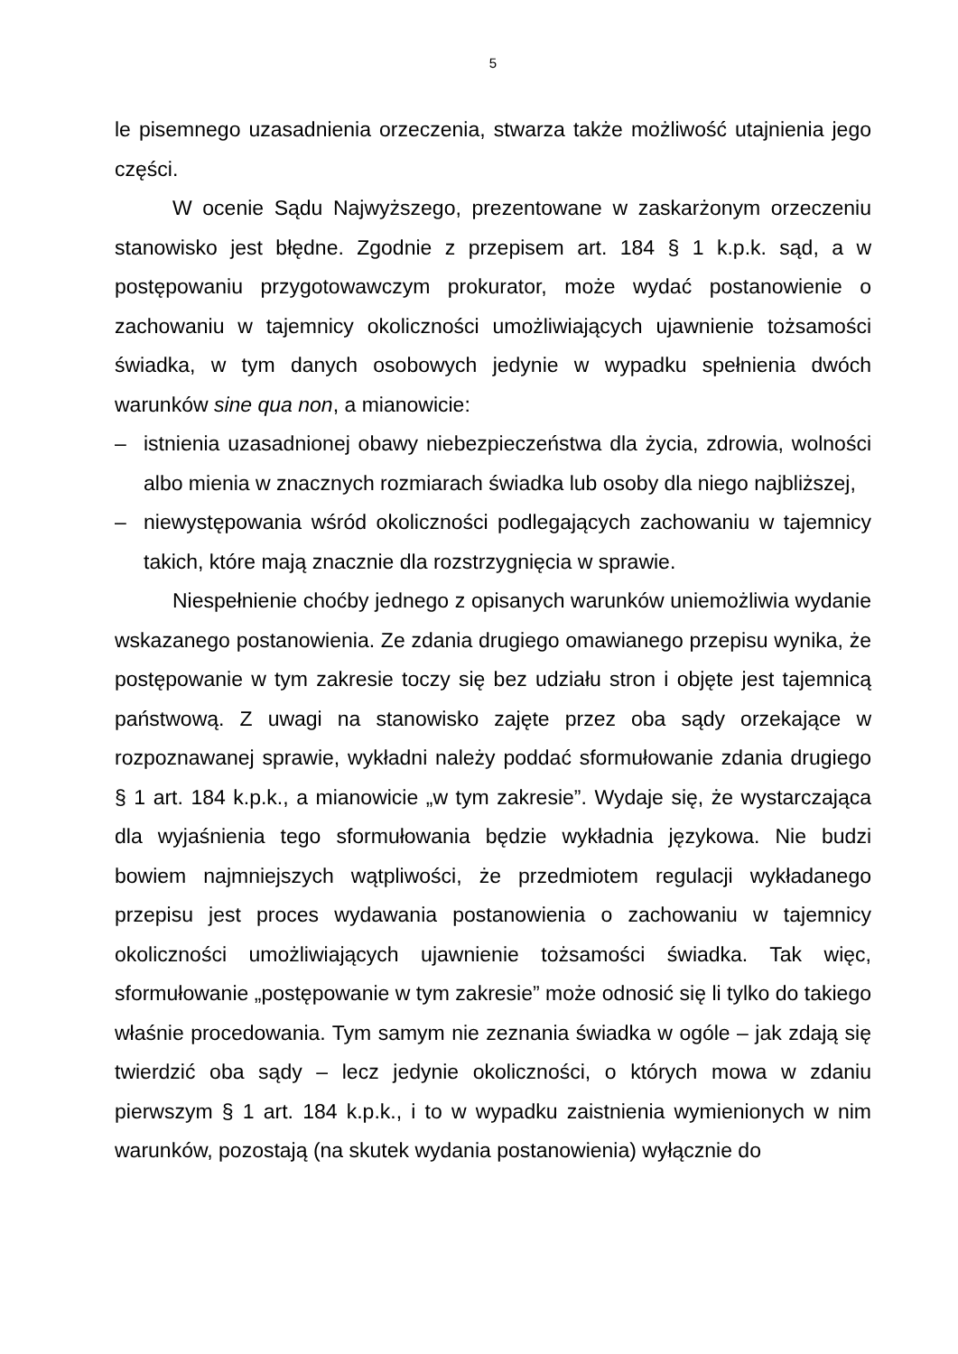5
le pisemnego uzasadnienia orzeczenia, stwarza także możliwość utajnienia jego części.
W ocenie Sądu Najwyższego, prezentowane w zaskarżonym orzeczeniu stanowisko jest błędne. Zgodnie z przepisem art. 184 § 1 k.p.k. sąd, a w postępowaniu przygotowawczym prokurator, może wydać postanowienie o zachowaniu w tajemnicy okoliczności umożliwiających ujawnienie tożsamości świadka, w tym danych osobowych jedynie w wypadku spełnienia dwóch warunków sine qua non, a mianowicie:
– istnienia uzasadnionej obawy niebezpieczeństwa dla życia, zdrowia, wolności albo mienia w znacznych rozmiarach świadka lub osoby dla niego najbliższej,
– niewystępowania wśród okoliczności podlegających zachowaniu w tajemnicy takich, które mają znacznie dla rozstrzygnięcia w sprawie.
Niespełnienie choćby jednego z opisanych warunków uniemożliwia wydanie wskazanego postanowienia. Ze zdania drugiego omawianego przepisu wynika, że postępowanie w tym zakresie toczy się bez udziału stron i objęte jest tajemnicą państwową. Z uwagi na stanowisko zajęte przez oba sądy orzekające w rozpoznawanej sprawie, wykładni należy poddać sformułowanie zdania drugiego § 1 art. 184 k.p.k., a mianowicie „w tym zakresie”. Wydaje się, że wystarczająca dla wyjaśnienia tego sformułowania będzie wykładnia językowa. Nie budzi bowiem najmniejszych wątpliwości, że przedmiotem regulacji wykładanego przepisu jest proces wydawania postanowienia o zachowaniu w tajemnicy okoliczności umożliwiających ujawnienie tożsamości świadka. Tak więc, sformułowanie „postępowanie w tym zakresie” może odnosić się li tylko do takiego właśnie procedowania. Tym samym nie zeznania świadka w ogóle – jak zdają się twierdzić oba sądy – lecz jedynie okoliczności, o których mowa w zdaniu pierwszym § 1 art. 184 k.p.k., i to w wypadku zaistnienia wymienionych w nim warunków, pozostają (na skutek wydania postanowienia) wyłącznie do